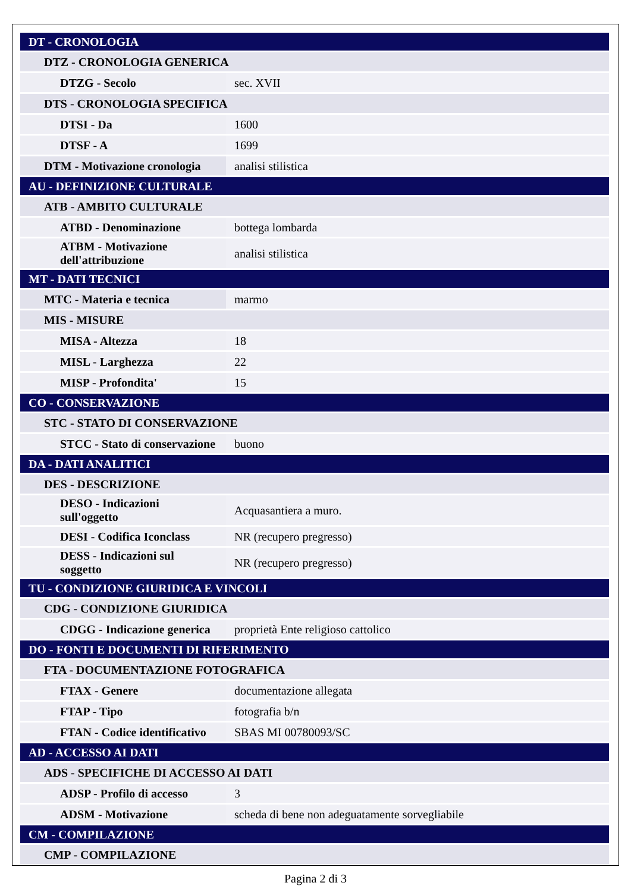| DT - CRONOLOGIA | |
| DTZ - CRONOLOGIA GENERICA | |
| DTZG - Secolo | sec. XVII |
| DTS - CRONOLOGIA SPECIFICA | |
| DTSI - Da | 1600 |
| DTSF - A | 1699 |
| DTM - Motivazione cronologia | analisi stilistica |
| AU - DEFINIZIONE CULTURALE | |
| ATB - AMBITO CULTURALE | |
| ATBD - Denominazione | bottega lombarda |
| ATBM - Motivazione dell'attribuzione | analisi stilistica |
| MT - DATI TECNICI | |
| MTC - Materia e tecnica | marmo |
| MIS - MISURE | |
| MISA - Altezza | 18 |
| MISL - Larghezza | 22 |
| MISP - Profondita' | 15 |
| CO - CONSERVAZIONE | |
| STC - STATO DI CONSERVAZIONE | |
| STCC - Stato di conservazione | buono |
| DA - DATI ANALITICI | |
| DES - DESCRIZIONE | |
| DESO - Indicazioni sull'oggetto | Acquasantiera a muro. |
| DESI - Codifica Iconclass | NR (recupero pregresso) |
| DESS - Indicazioni sul soggetto | NR (recupero pregresso) |
| TU - CONDIZIONE GIURIDICA E VINCOLI | |
| CDG - CONDIZIONE GIURIDICA | |
| CDGG - Indicazione generica | proprietà Ente religioso cattolico |
| DO - FONTI E DOCUMENTI DI RIFERIMENTO | |
| FTA - DOCUMENTAZIONE FOTOGRAFICA | |
| FTAX - Genere | documentazione allegata |
| FTAP - Tipo | fotografia b/n |
| FTAN - Codice identificativo | SBAS MI 00780093/SC |
| AD - ACCESSO AI DATI | |
| ADS - SPECIFICHE DI ACCESSO AI DATI | |
| ADSP - Profilo di accesso | 3 |
| ADSM - Motivazione | scheda di bene non adeguatamente sorvegliabile |
| CM - COMPILAZIONE | |
| CMP - COMPILAZIONE | |
Pagina 2 di 3